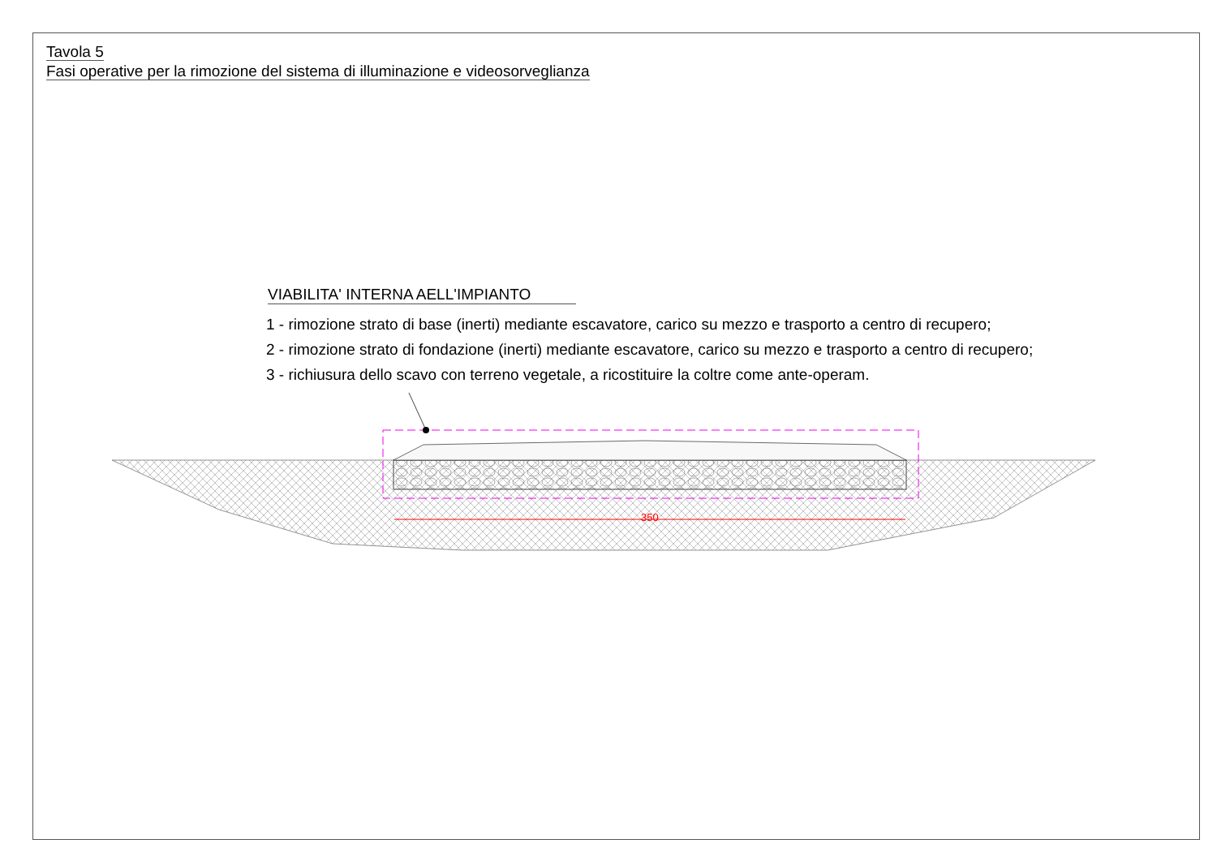Tavola 5
Fasi operative per la rimozione del sistema di illuminazione e videosorveglianza
VIABILITA' INTERNA AELL'IMPIANTO
1 - rimozione strato di base (inerti) mediante escavatore, carico su mezzo e trasporto a centro di recupero;
2 - rimozione strato di fondazione (inerti) mediante escavatore, carico su mezzo e trasporto a centro di recupero;
3 - richiusura dello scavo con terreno vegetale, a ricostituire la coltre come ante-operam.
350